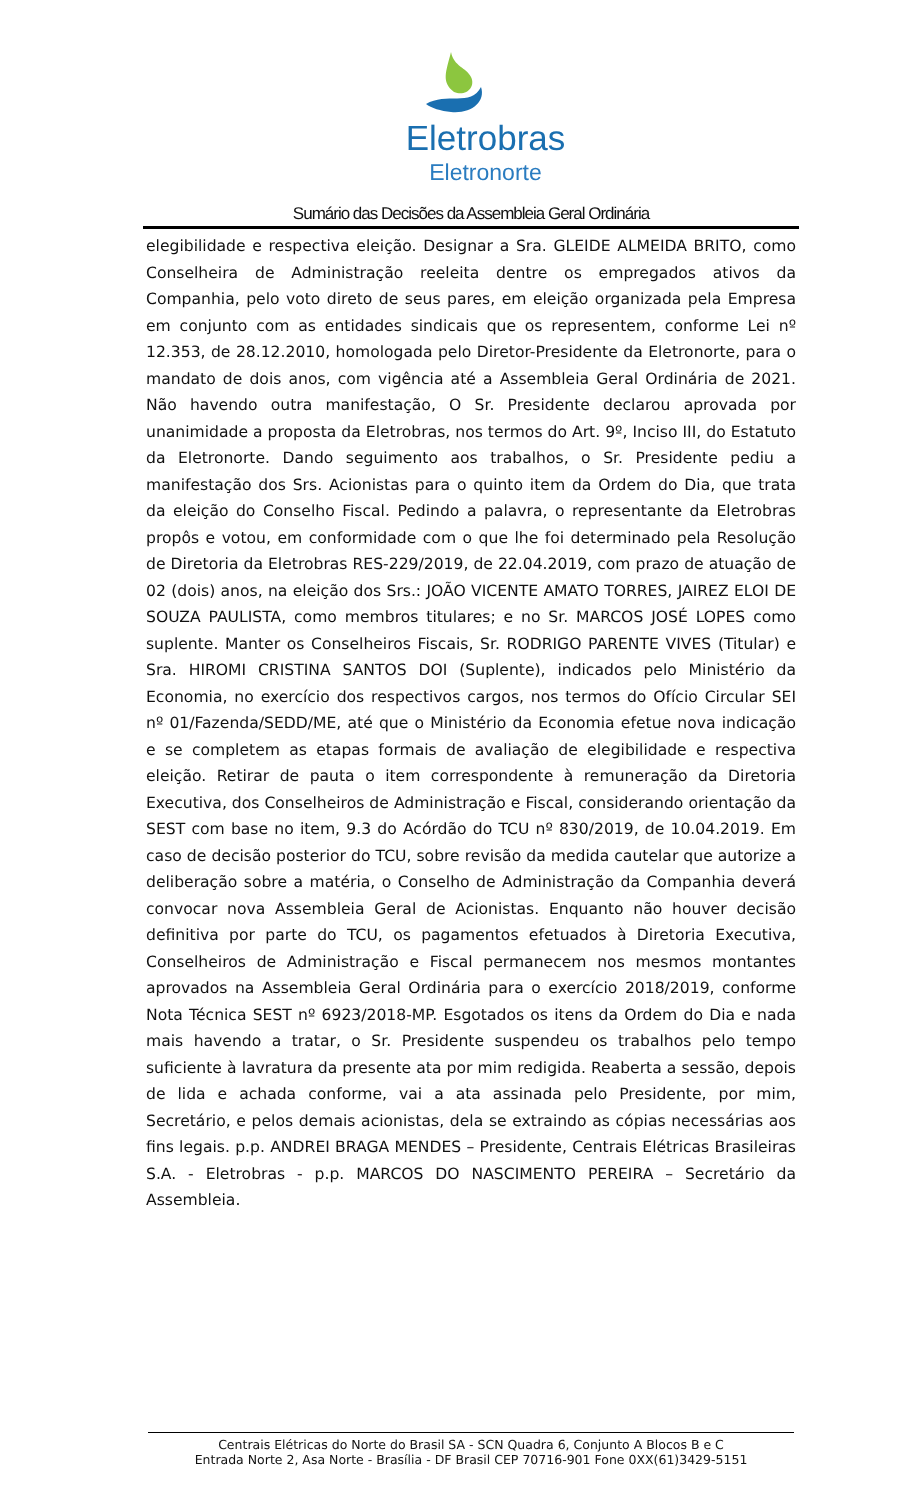Eletrobras
Eletronorte
Sumário das Decisões da Assembleia Geral Ordinária
elegibilidade e respectiva eleição. Designar a Sra. GLEIDE ALMEIDA BRITO, como Conselheira de Administração reeleita dentre os empregados ativos da Companhia, pelo voto direto de seus pares, em eleição organizada pela Empresa em conjunto com as entidades sindicais que os representem, conforme Lei nº 12.353, de 28.12.2010, homologada pelo Diretor-Presidente da Eletronorte, para o mandato de dois anos, com vigência até a Assembleia Geral Ordinária de 2021. Não havendo outra manifestação, O Sr. Presidente declarou aprovada por unanimidade a proposta da Eletrobras, nos termos do Art. 9º, Inciso III, do Estatuto da Eletronorte. Dando seguimento aos trabalhos, o Sr. Presidente pediu a manifestação dos Srs. Acionistas para o quinto item da Ordem do Dia, que trata da eleição do Conselho Fiscal. Pedindo a palavra, o representante da Eletrobras propôs e votou, em conformidade com o que lhe foi determinado pela Resolução de Diretoria da Eletrobras RES-229/2019, de 22.04.2019, com prazo de atuação de 02 (dois) anos, na eleição dos Srs.: JOÃO VICENTE AMATO TORRES, JAIREZ ELOI DE SOUZA PAULISTA, como membros titulares; e no Sr. MARCOS JOSÉ LOPES como suplente. Manter os Conselheiros Fiscais, Sr. RODRIGO PARENTE VIVES (Titular) e Sra. HIROMI CRISTINA SANTOS DOI (Suplente), indicados pelo Ministério da Economia, no exercício dos respectivos cargos, nos termos do Ofício Circular SEI nº 01/Fazenda/SEDD/ME, até que o Ministério da Economia efetue nova indicação e se completem as etapas formais de avaliação de elegibilidade e respectiva eleição. Retirar de pauta o item correspondente à remuneração da Diretoria Executiva, dos Conselheiros de Administração e Fiscal, considerando orientação da SEST com base no item, 9.3 do Acórdão do TCU nº 830/2019, de 10.04.2019. Em caso de decisão posterior do TCU, sobre revisão da medida cautelar que autorize a deliberação sobre a matéria, o Conselho de Administração da Companhia deverá convocar nova Assembleia Geral de Acionistas. Enquanto não houver decisão definitiva por parte do TCU, os pagamentos efetuados à Diretoria Executiva, Conselheiros de Administração e Fiscal permanecem nos mesmos montantes aprovados na Assembleia Geral Ordinária para o exercício 2018/2019, conforme Nota Técnica SEST nº 6923/2018-MP. Esgotados os itens da Ordem do Dia e nada mais havendo a tratar, o Sr. Presidente suspendeu os trabalhos pelo tempo suficiente à lavratura da presente ata por mim redigida. Reaberta a sessão, depois de lida e achada conforme, vai a ata assinada pelo Presidente, por mim, Secretário, e pelos demais acionistas, dela se extraindo as cópias necessárias aos fins legais. p.p. ANDREI BRAGA MENDES – Presidente, Centrais Elétricas Brasileiras S.A. - Eletrobras - p.p. MARCOS DO NASCIMENTO PEREIRA – Secretário da Assembleia.
Centrais Elétricas do Norte do Brasil SA - SCN Quadra 6, Conjunto A Blocos B e C
Entrada Norte 2, Asa Norte - Brasília - DF Brasil CEP 70716-901 Fone 0XX(61)3429-5151